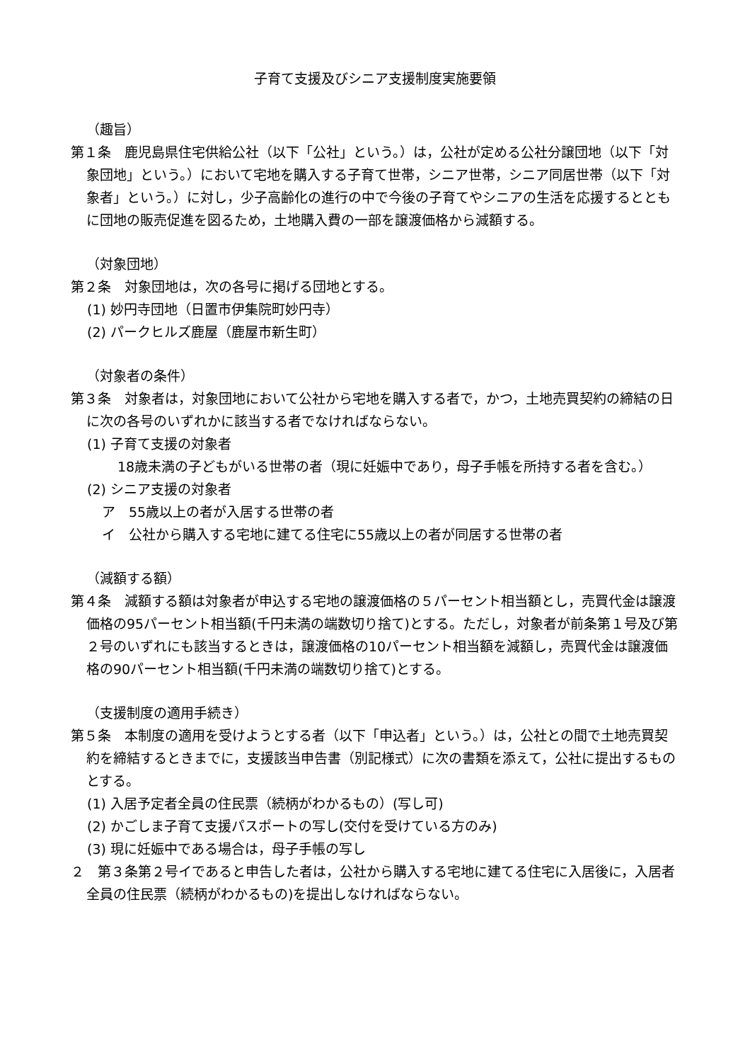子育て支援及びシニア支援制度実施要領
（趣旨）
第１条　鹿児島県住宅供給公社（以下「公社」という。）は，公社が定める公社分譲団地（以下「対象団地」という。）において宅地を購入する子育て世帯，シニア世帯，シニア同居世帯（以下「対象者」という。）に対し，少子高齢化の進行の中で今後の子育てやシニアの生活を応援するとともに団地の販売促進を図るため，土地購入費の一部を譲渡価格から減額する。
（対象団地）
第２条　対象団地は，次の各号に掲げる団地とする。
(1) 妙円寺団地（日置市伊集院町妙円寺）
(2) パークヒルズ鹿屋（鹿屋市新生町）
（対象者の条件）
第３条　対象者は，対象団地において公社から宅地を購入する者で，かつ，土地売買契約の締結の日に次の各号のいずれかに該当する者でなければならない。
(1) 子育て支援の対象者
18歳未満の子どもがいる世帯の者（現に妊娠中であり，母子手帳を所持する者を含む。）
(2) シニア支援の対象者
ア　55歳以上の者が入居する世帯の者
イ　公社から購入する宅地に建てる住宅に55歳以上の者が同居する世帯の者
（減額する額）
第４条　減額する額は対象者が申込する宅地の譲渡価格の５パーセント相当額とし，売買代金は譲渡価格の95パーセント相当額(千円未満の端数切り捨て)とする。ただし，対象者が前条第１号及び第２号のいずれにも該当するときは，譲渡価格の10パーセント相当額を減額し，売買代金は譲渡価格の90パーセント相当額(千円未満の端数切り捨て)とする。
（支援制度の適用手続き）
第５条　本制度の適用を受けようとする者（以下「申込者」という。）は，公社との間で土地売買契約を締結するときまでに，支援該当申告書（別記様式）に次の書類を添えて，公社に提出するものとする。
(1) 入居予定者全員の住民票（続柄がわかるもの）(写し可)
(2) かごしま子育て支援パスポートの写し(交付を受けている方のみ)
(3) 現に妊娠中である場合は，母子手帳の写し
２　第３条第２号イであると申告した者は，公社から購入する宅地に建てる住宅に入居後に，入居者全員の住民票（続柄がわかるもの)を提出しなければならない。